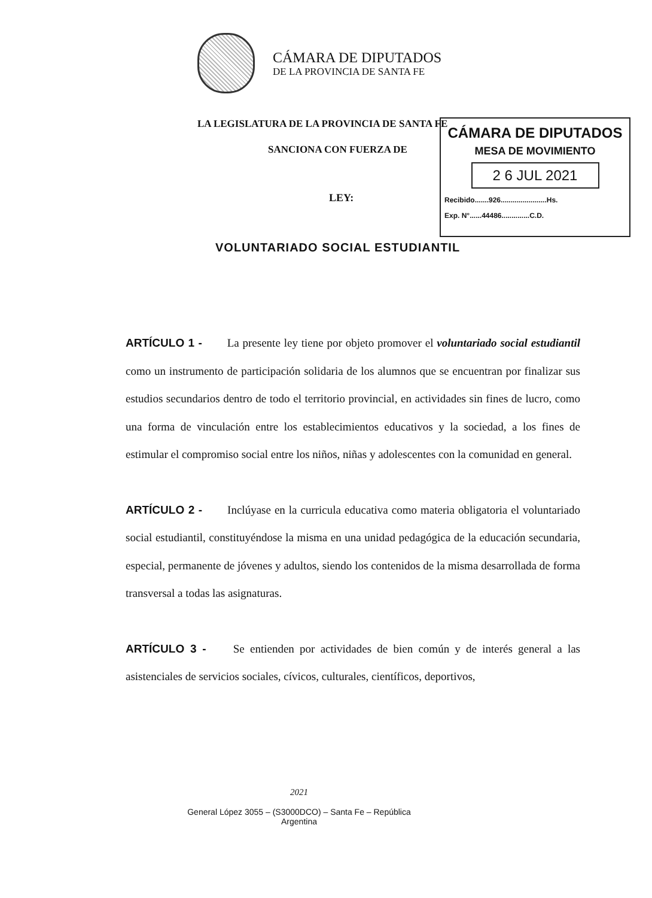CÁMARA DE DIPUTADOS
DE LA PROVINCIA DE SANTA FE
LA LEGISLATURA DE LA PROVINCIA DE SANTA FE
SANCIONA CON FUERZA DE
LEY:
CÁMARA DE DIPUTADOS
MESA DE MOVIMIENTO
2 6 JUL 2021
Recibido.......926.......................Hs.
Exp. N°......44486..............C.D.
VOLUNTARIADO SOCIAL ESTUDIANTIL
ARTÍCULO 1 - La presente ley tiene por objeto promover el voluntariado social estudiantil como un instrumento de participación solidaria de los alumnos que se encuentran por finalizar sus estudios secundarios dentro de todo el territorio provincial, en actividades sin fines de lucro, como una forma de vinculación entre los establecimientos educativos y la sociedad, a los fines de estimular el compromiso social entre los niños, niñas y adolescentes con la comunidad en general.
ARTÍCULO 2 - Inclúyase en la curricula educativa como materia obligatoria el voluntariado social estudiantil, constituyéndose la misma en una unidad pedagógica de la educación secundaria, especial, permanente de jóvenes y adultos, siendo los contenidos de la misma desarrollada de forma transversal a todas las asignaturas.
ARTÍCULO 3 - Se entienden por actividades de bien común y de interés general a las asistenciales de servicios sociales, cívicos, culturales, científicos, deportivos,
2021
General López 3055 – (S3000DCO) – Santa Fe – República
Argentina